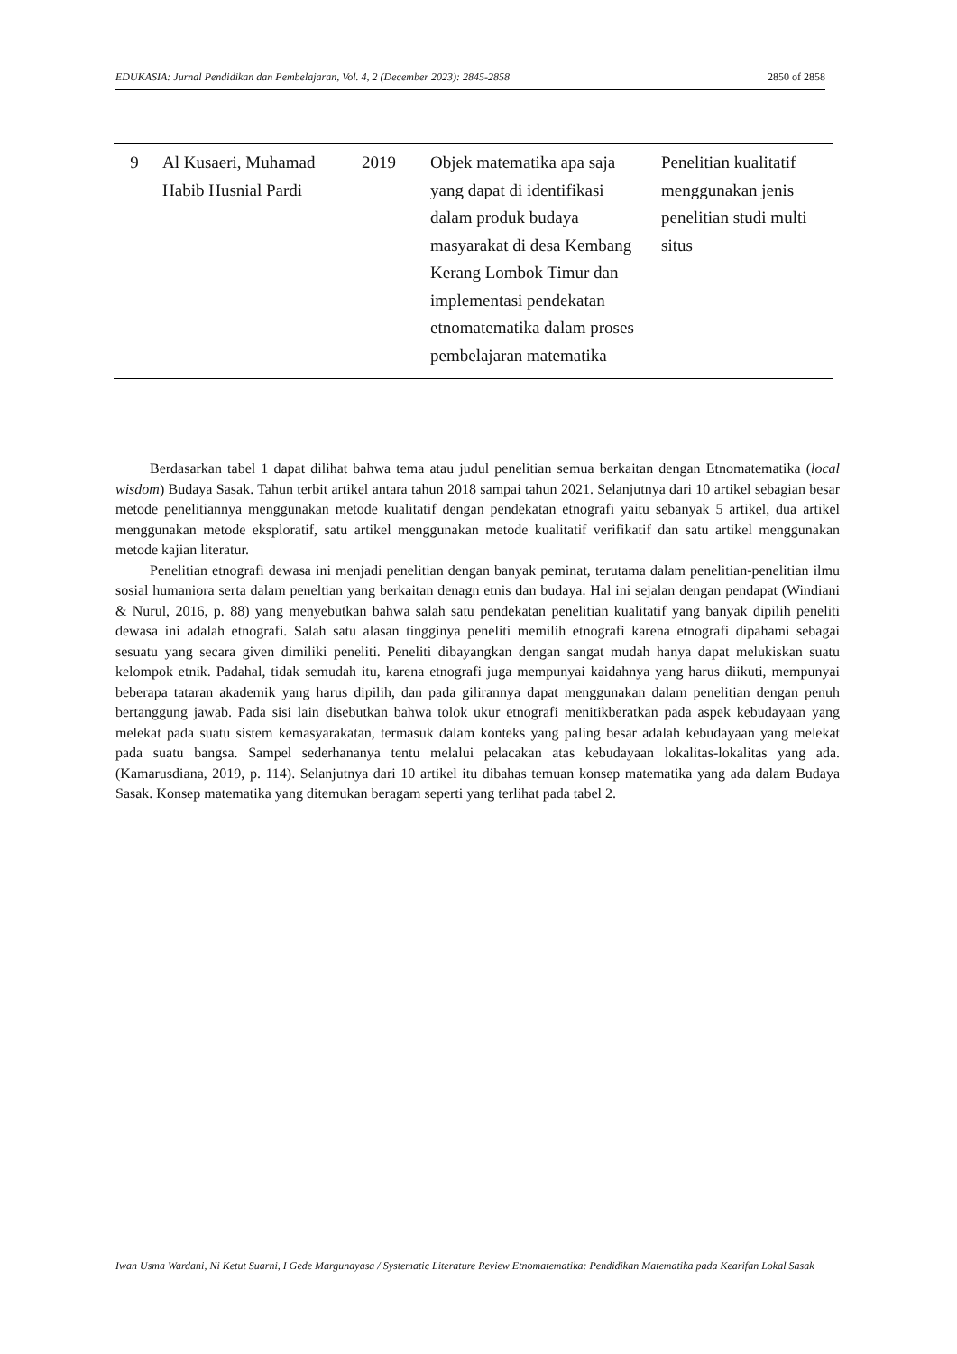EDUKASIA: Jurnal Pendidikan dan Pembelajaran, Vol. 4, 2 (December 2023): 2845-2858 2850 of 2858
| 9 | Al Kusaeri, Muhamad Habib Husnial Pardi | 2019 | Objek matematika apa saja yang dapat di identifikasi dalam produk budaya masyarakat di desa Kembang Kerang Lombok Timur dan implementasi pendekatan etnomatematika dalam proses pembelajaran matematika | Penelitian kualitatif menggunakan jenis penelitian studi multi situs |
Berdasarkan tabel 1 dapat dilihat bahwa tema atau judul penelitian semua berkaitan dengan Etnomatematika (local wisdom) Budaya Sasak. Tahun terbit artikel antara tahun 2018 sampai tahun 2021. Selanjutnya dari 10 artikel sebagian besar metode penelitiannya menggunakan metode kualitatif dengan pendekatan etnografi yaitu sebanyak 5 artikel, dua artikel menggunakan metode eksploratif, satu artikel menggunakan metode kualitatif verifikatif dan satu artikel menggunakan metode kajian literatur.
Penelitian etnografi dewasa ini menjadi penelitian dengan banyak peminat, terutama dalam penelitian-penelitian ilmu sosial humaniora serta dalam peneltian yang berkaitan denagn etnis dan budaya. Hal ini sejalan dengan pendapat (Windiani & Nurul, 2016, p. 88) yang menyebutkan bahwa salah satu pendekatan penelitian kualitatif yang banyak dipilih peneliti dewasa ini adalah etnografi. Salah satu alasan tingginya peneliti memilih etnografi karena etnografi dipahami sebagai sesuatu yang secara given dimiliki peneliti. Peneliti dibayangkan dengan sangat mudah hanya dapat melukiskan suatu kelompok etnik. Padahal, tidak semudah itu, karena etnografi juga mempunyai kaidahnya yang harus diikuti, mempunyai beberapa tataran akademik yang harus dipilih, dan pada gilirannya dapat menggunakan dalam penelitian dengan penuh bertanggung jawab. Pada sisi lain disebutkan bahwa tolok ukur etnografi menitikberatkan pada aspek kebudayaan yang melekat pada suatu sistem kemasyarakatan, termasuk dalam konteks yang paling besar adalah kebudayaan yang melekat pada suatu bangsa. Sampel sederhananya tentu melalui pelacakan atas kebudayaan lokalitas-lokalitas yang ada. (Kamarusdiana, 2019, p. 114). Selanjutnya dari 10 artikel itu dibahas temuan konsep matematika yang ada dalam Budaya Sasak. Konsep matematika yang ditemukan beragam seperti yang terlihat pada tabel 2.
Iwan Usma Wardani, Ni Ketut Suarni, I Gede Margunayasa / Systematic Literature Review Etnomatematika: Pendidikan Matematika pada Kearifan Lokal Sasak